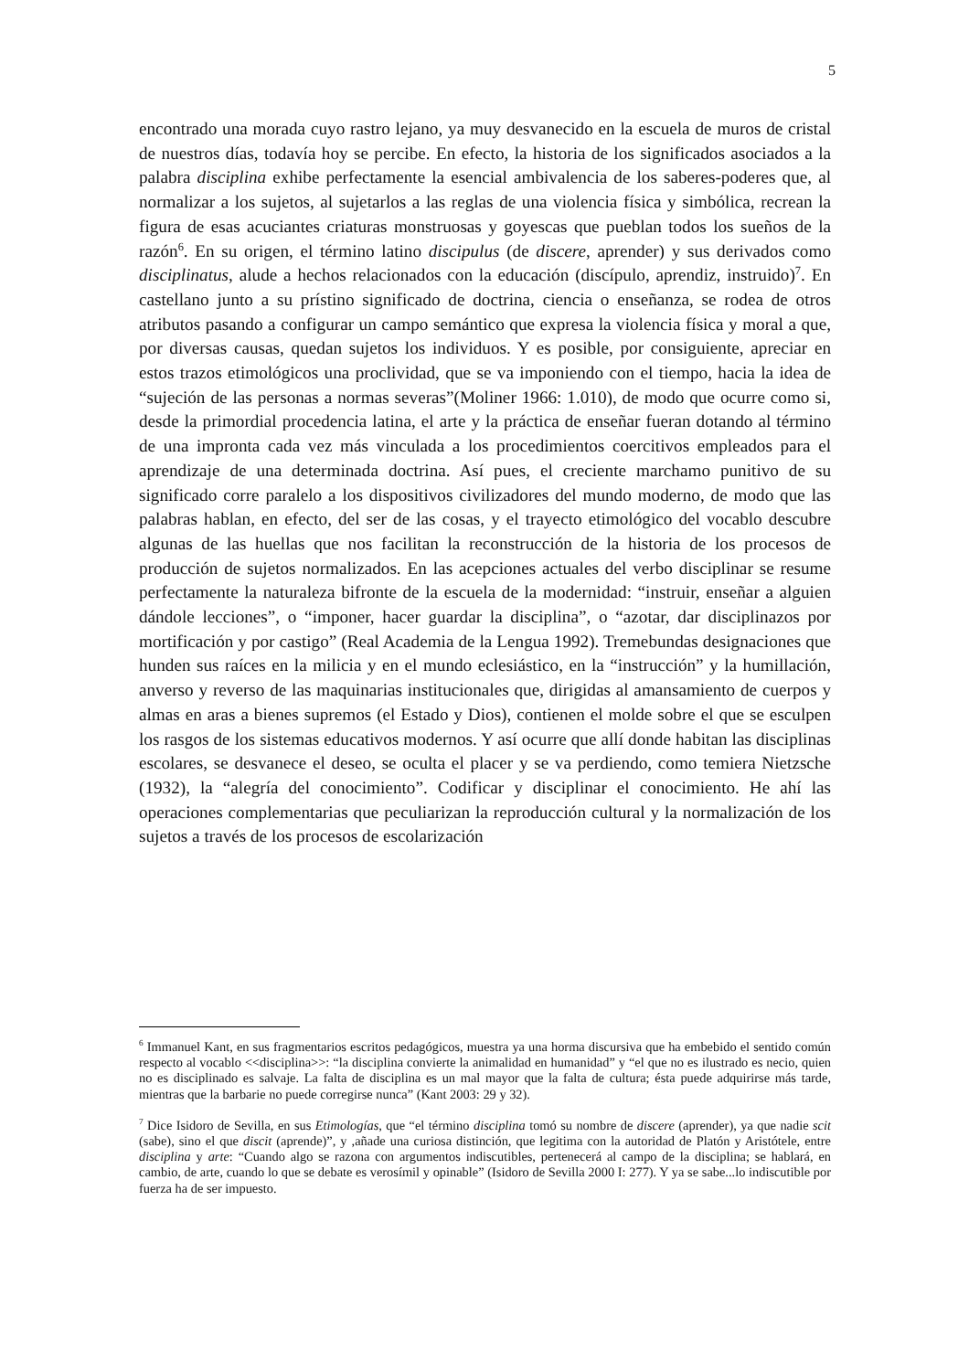5
encontrado una morada cuyo rastro lejano, ya muy desvanecido en la escuela de muros de cristal de nuestros días, todavía hoy se percibe. En efecto, la historia de los significados asociados a la palabra disciplina exhibe perfectamente la esencial ambivalencia de los saberes-poderes que, al normalizar a los sujetos, al sujetarlos a las reglas de una violencia física y simbólica, recrean la figura de esas acuciantes criaturas monstruosas y goyescas que pueblan todos los sueños de la razón<sup>6</sup>. En su origen, el término latino discipulus (de discere, aprender) y sus derivados como disciplinatus, alude a hechos relacionados con la educación (discípulo, aprendiz, instruido)<sup>7</sup>. En castellano junto a su prístino significado de doctrina, ciencia o enseñanza, se rodea de otros atributos pasando a configurar un campo semántico que expresa la violencia física y moral a que, por diversas causas, quedan sujetos los individuos. Y es posible, por consiguiente, apreciar en estos trazos etimológicos una proclividad, que se va imponiendo con el tiempo, hacia la idea de “sujeción de las personas a normas severas”(Moliner 1966: 1.010), de modo que ocurre como si, desde la primordial procedencia latina, el arte y la práctica de enseñar fueran dotando al término de una impronta cada vez más vinculada a los procedimientos coercitivos empleados para el aprendizaje de una determinada doctrina. Así pues, el creciente marchamo punitivo de su significado corre paralelo a los dispositivos civilizadores del mundo moderno, de modo que las palabras hablan, en efecto, del ser de las cosas, y el trayecto etimológico del vocablo descubre algunas de las huellas que nos facilitan la reconstrucción de la historia de los procesos de producción de sujetos normalizados. En las acepciones actuales del verbo disciplinar se resume perfectamente la naturaleza bifronte de la escuela de la modernidad: “instruir, enseñar a alguien dándole lecciones”, o “imponer, hacer guardar la disciplina”, o “azotar, dar disciplinazos por mortificación y por castigo” (Real Academia de la Lengua 1992). Tremebundas designaciones que hunden sus raíces en la milicia y en el mundo eclesiástico, en la “instrucción” y la humillación, anverso y reverso de las maquinarias institucionales que, dirigidas al amansamiento de cuerpos y almas en aras a bienes supremos (el Estado y Dios), contienen el molde sobre el que se esculpen los rasgos de los sistemas educativos modernos. Y así ocurre que allí donde habitan las disciplinas escolares, se desvanece el deseo, se oculta el placer y se va perdiendo, como temiera Nietzsche (1932), la “alegría del conocimiento”. Codificar y disciplinar el conocimiento. He ahí las operaciones complementarias que peculiarizan la reproducción cultural y la normalización de los sujetos a través de los procesos de escolarización
<sup>6</sup> Immanuel Kant, en sus fragmentarios escritos pedagógicos, muestra ya una horma discursiva que ha embebido el sentido común respecto al vocablo <<disciplina>>: “la disciplina convierte la animalidad en humanidad” y “el que no es ilustrado es necio, quien no es disciplinado es salvaje. La falta de disciplina es un mal mayor que la falta de cultura; ésta puede adquirirse más tarde, mientras que la barbarie no puede corregirse nunca” (Kant 2003: 29 y 32).
<sup>7</sup> Dice Isidoro de Sevilla, en sus Etimologías, que “el término disciplina tomó su nombre de discere (aprender), ya que nadie scit (sabe), sino el que discit (aprende)”, y ,añade una curiosa distinción, que legitima con la autoridad de Platón y Aristótele, entre disciplina y arte: “Cuando algo se razona con argumentos indiscutibles, pertenecerá al campo de la disciplina; se hablará, en cambio, de arte, cuando lo que se debate es verosímil y opinable” (Isidoro de Sevilla 2000 I: 277). Y ya se sabe...lo indiscutible por fuerza ha de ser impuesto.